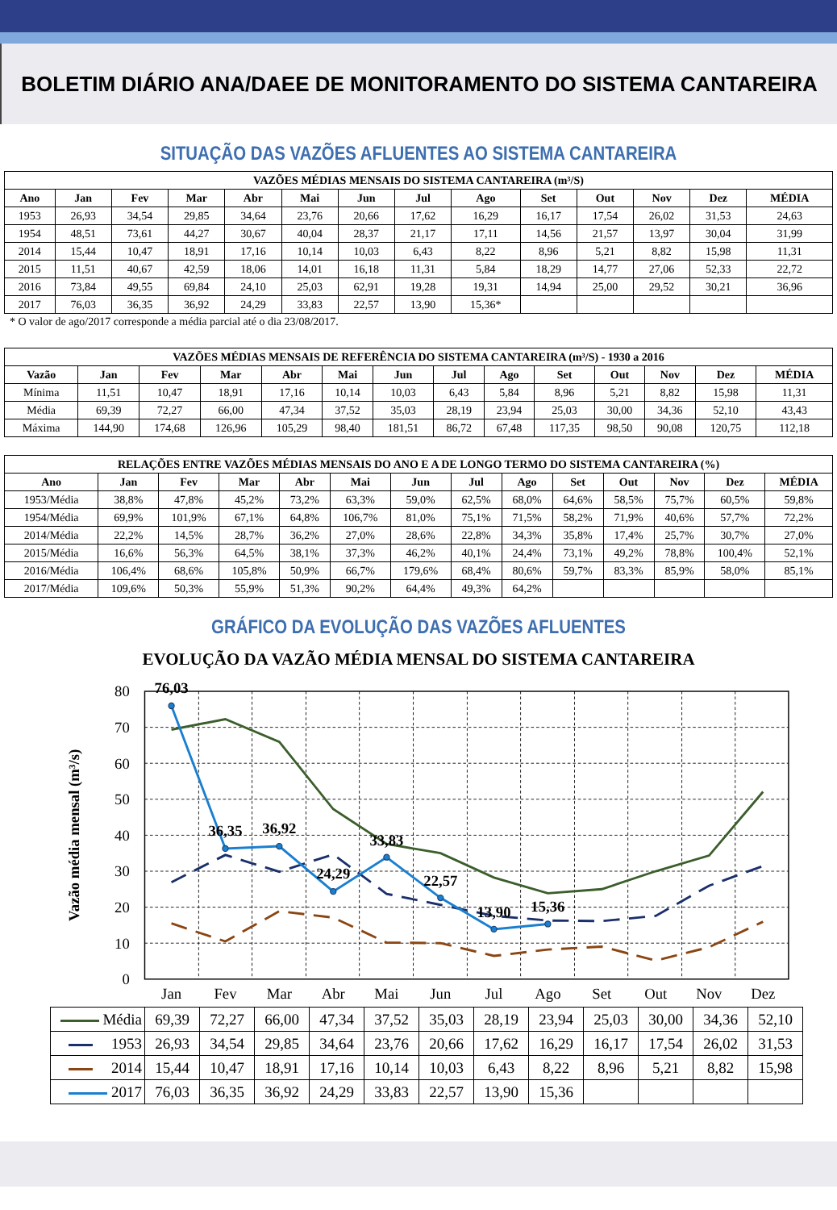BOLETIM DIÁRIO ANA/DAEE DE MONITORAMENTO DO SISTEMA CANTAREIRA
SITUAÇÃO DAS VAZÕES AFLUENTES AO SISTEMA CANTAREIRA
| VAZÕES MÉDIAS MENSAIS DO SISTEMA CANTAREIRA (m³/S) | | | | | | | | | | | | | |
| --- | --- | --- | --- | --- | --- | --- | --- | --- | --- | --- | --- | --- | --- |
| Ano | Jan | Fev | Mar | Abr | Mai | Jun | Jul | Ago | Set | Out | Nov | Dez | MÉDIA |
| 1953 | 26,93 | 34,54 | 29,85 | 34,64 | 23,76 | 20,66 | 17,62 | 16,29 | 16,17 | 17,54 | 26,02 | 31,53 | 24,63 |
| 1954 | 48,51 | 73,61 | 44,27 | 30,67 | 40,04 | 28,37 | 21,17 | 17,11 | 14,56 | 21,57 | 13,97 | 30,04 | 31,99 |
| 2014 | 15,44 | 10,47 | 18,91 | 17,16 | 10,14 | 10,03 | 6,43 | 8,22 | 8,96 | 5,21 | 8,82 | 15,98 | 11,31 |
| 2015 | 11,51 | 40,67 | 42,59 | 18,06 | 14,01 | 16,18 | 11,31 | 5,84 | 18,29 | 14,77 | 27,06 | 52,33 | 22,72 |
| 2016 | 73,84 | 49,55 | 69,84 | 24,10 | 25,03 | 62,91 | 19,28 | 19,31 | 14,94 | 25,00 | 29,52 | 30,21 | 36,96 |
| 2017 | 76,03 | 36,35 | 36,92 | 24,29 | 33,83 | 22,57 | 13,90 | 15,36* | | | | | |
* O valor de ago/2017 corresponde a média parcial até o dia 23/08/2017.
| VAZÕES MÉDIAS MENSAIS DE REFERÊNCIA DO SISTEMA CANTAREIRA (m³/S) - 1930 a 2016 | | | | | | | | | | | | | |
| --- | --- | --- | --- | --- | --- | --- | --- | --- | --- | --- | --- | --- | --- |
| Vazão | Jan | Fev | Mar | Abr | Mai | Jun | Jul | Ago | Set | Out | Nov | Dez | MÉDIA |
| Mínima | 11,51 | 10,47 | 18,91 | 17,16 | 10,14 | 10,03 | 6,43 | 5,84 | 8,96 | 5,21 | 8,82 | 15,98 | 11,31 |
| Média | 69,39 | 72,27 | 66,00 | 47,34 | 37,52 | 35,03 | 28,19 | 23,94 | 25,03 | 30,00 | 34,36 | 52,10 | 43,43 |
| Máxima | 144,90 | 174,68 | 126,96 | 105,29 | 98,40 | 181,51 | 86,72 | 67,48 | 117,35 | 98,50 | 90,08 | 120,75 | 112,18 |
| RELAÇÕES ENTRE VAZÕES MÉDIAS MENSAIS DO ANO E A DE LONGO TERMO DO SISTEMA CANTAREIRA (%) | | | | | | | | | | | | | |
| --- | --- | --- | --- | --- | --- | --- | --- | --- | --- | --- | --- | --- | --- |
| Ano | Jan | Fev | Mar | Abr | Mai | Jun | Jul | Ago | Set | Out | Nov | Dez | MÉDIA |
| 1953/Média | 38,8% | 47,8% | 45,2% | 73,2% | 63,3% | 59,0% | 62,5% | 68,0% | 64,6% | 58,5% | 75,7% | 60,5% | 59,8% |
| 1954/Média | 69,9% | 101,9% | 67,1% | 64,8% | 106,7% | 81,0% | 75,1% | 71,5% | 58,2% | 71,9% | 40,6% | 57,7% | 72,2% |
| 2014/Média | 22,2% | 14,5% | 28,7% | 36,2% | 27,0% | 28,6% | 22,8% | 34,3% | 35,8% | 17,4% | 25,7% | 30,7% | 27,0% |
| 2015/Média | 16,6% | 56,3% | 64,5% | 38,1% | 37,3% | 46,2% | 40,1% | 24,4% | 73,1% | 49,2% | 78,8% | 100,4% | 52,1% |
| 2016/Média | 106,4% | 68,6% | 105,8% | 50,9% | 66,7% | 179,6% | 68,4% | 80,6% | 59,7% | 83,3% | 85,9% | 58,0% | 85,1% |
| 2017/Média | 109,6% | 50,3% | 55,9% | 51,3% | 90,2% | 64,4% | 49,3% | 64,2% | | | | | |
GRÁFICO DA EVOLUÇÃO DAS VAZÕES AFLUENTES
EVOLUÇÃO DA VAZÃO MÉDIA MENSAL DO SISTEMA CANTAREIRA
80
70
60
50
40
30
20
10
0
Vazão média mensal (m³/s)
76,03
36,35
36,92
24,29
33,83
22,57
13,90
15,36
Jan
Fev
Mar
Abr
Mai
Jun
Jul
Ago
Set
Out
Nov
Dez
| Média | 69,39 | 72,27 | 66,00 | 47,34 | 37,52 | 35,03 | 28,19 | 23,94 | 25,03 | 30,00 | 34,36 | 52,10 |
| 1953 | 26,93 | 34,54 | 29,85 | 34,64 | 23,76 | 20,66 | 17,62 | 16,29 | 16,17 | 17,54 | 26,02 | 31,53 |
| 2014 | 15,44 | 10,47 | 18,91 | 17,16 | 10,14 | 10,03 | 6,43 | 8,22 | 8,96 | 5,21 | 8,82 | 15,98 |
| 2017 | 76,03 | 36,35 | 36,92 | 24,29 | 33,83 | 22,57 | 13,90 | 15,36 | | | | |